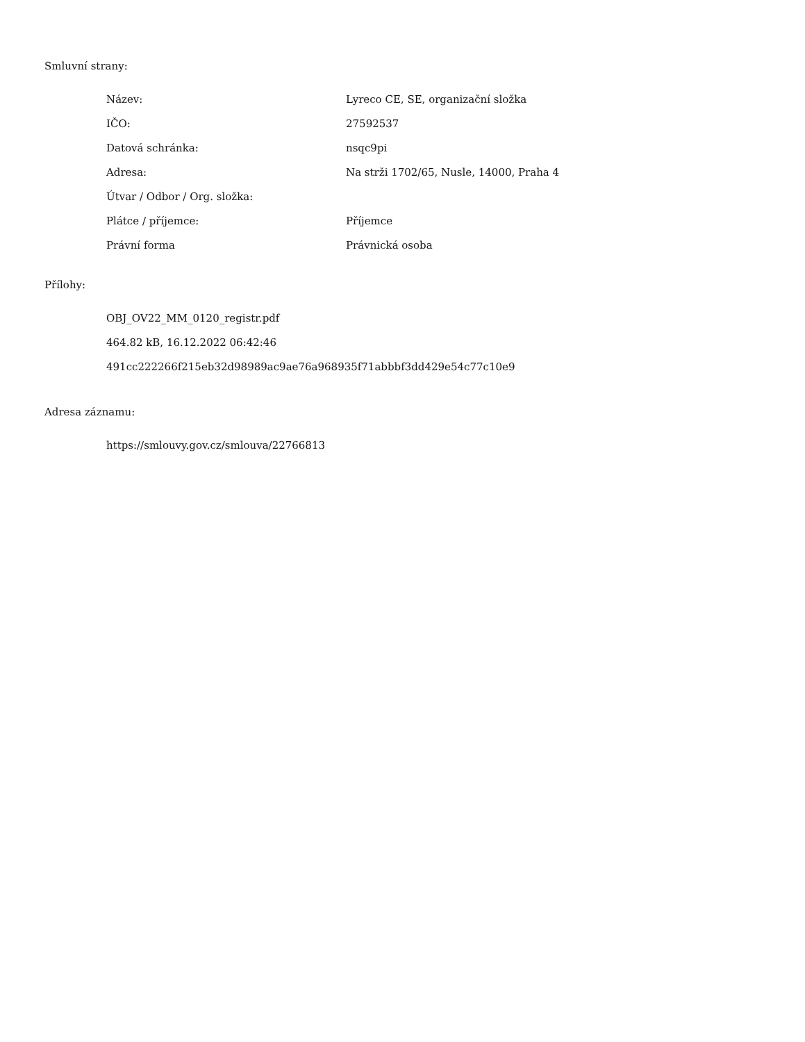Smluvní strany:
| Název: | Lyreco CE, SE, organizační složka |
| IČO: | 27592537 |
| Datová schránka: | nsqc9pi |
| Adresa: | Na strži 1702/65, Nusle, 14000, Praha 4 |
| Útvar / Odbor / Org. složka: | |
| Plátce / příjemce: | Příjemce |
| Právní forma | Právnická osoba |
Přílohy:
OBJ_OV22_MM_0120_registr.pdf
464.82 kB, 16.12.2022 06:42:46
491cc222266f215eb32d98989ac9ae76a968935f71abbbf3dd429e54c77c10e9
Adresa záznamu:
https://smlouvy.gov.cz/smlouva/22766813